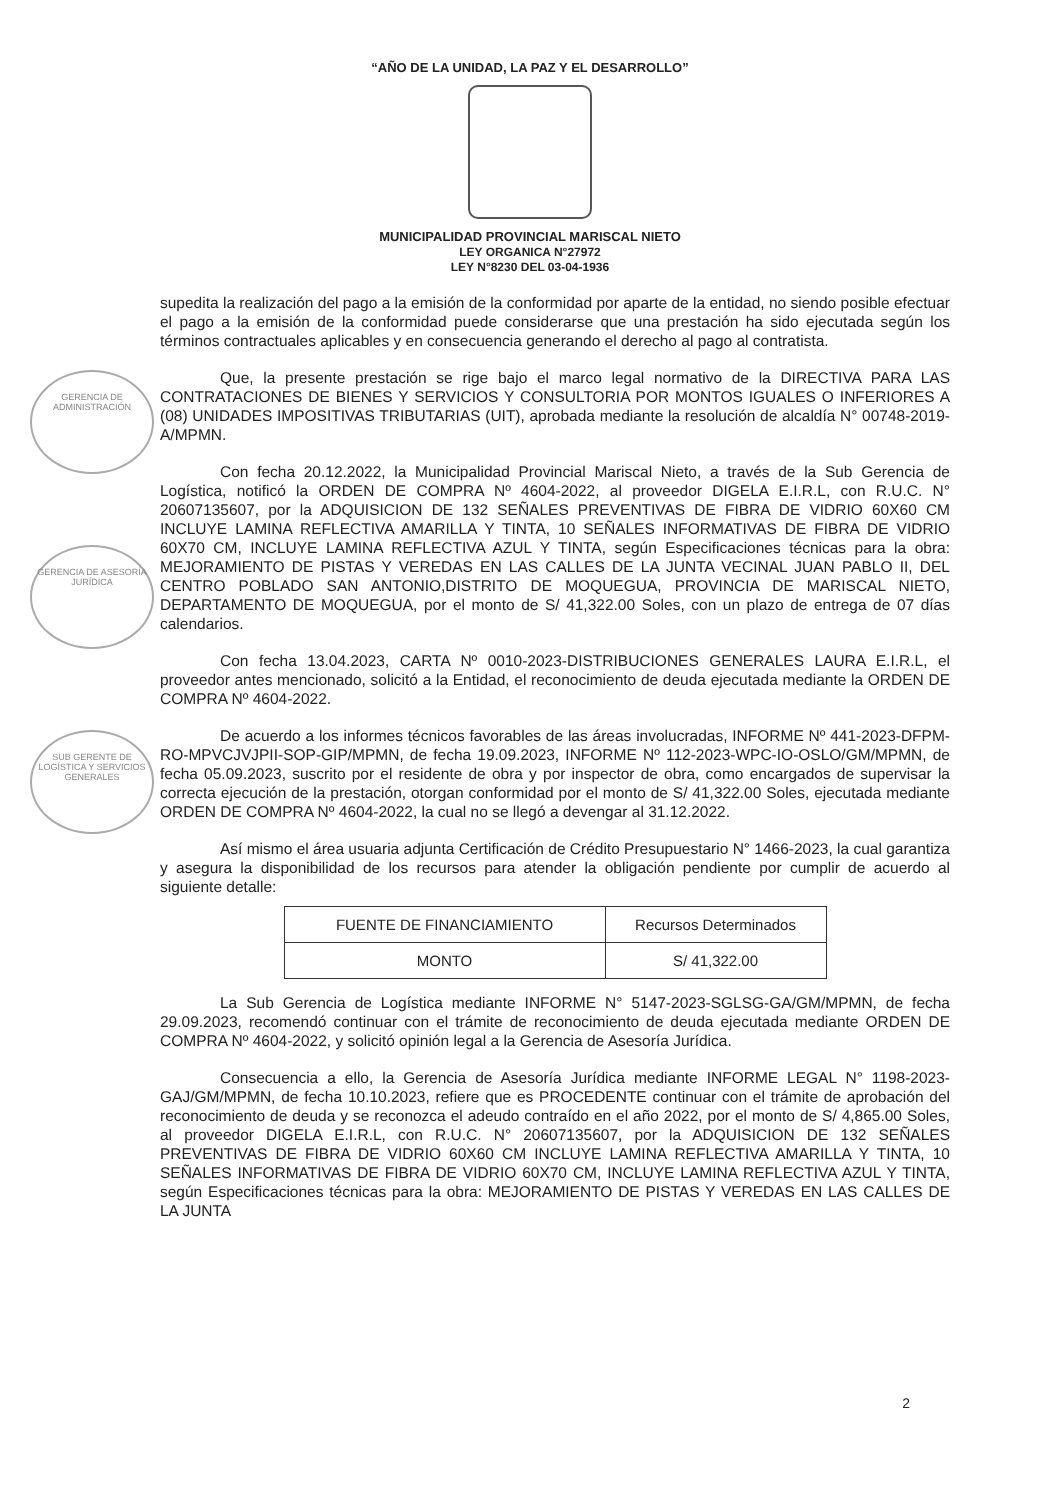“AÑO DE LA UNIDAD, LA PAZ Y EL DESARROLLO”
MUNICIPALIDAD PROVINCIAL MARISCAL NIETO
LEY ORGANICA N°27972
LEY N°8230 DEL 03-04-1936
supedita la realización del pago a la emisión de la conformidad por aparte de la entidad, no siendo posible efectuar el pago a la emisión de la conformidad puede considerarse que una prestación ha sido ejecutada según los términos contractuales aplicables y en consecuencia generando el derecho al pago al contratista.
Que, la presente prestación se rige bajo el marco legal normativo de la DIRECTIVA PARA LAS CONTRATACIONES DE BIENES Y SERVICIOS Y CONSULTORIA POR MONTOS IGUALES O INFERIORES A (08) UNIDADES IMPOSITIVAS TRIBUTARIAS (UIT), aprobada mediante la resolución de alcaldía N° 00748-2019-A/MPMN.
Con fecha 20.12.2022, la Municipalidad Provincial Mariscal Nieto, a través de la Sub Gerencia de Logística, notificó la ORDEN DE COMPRA Nº 4604-2022, al proveedor DIGELA E.I.R.L, con R.U.C. N° 20607135607, por la ADQUISICION DE 132 SEÑALES PREVENTIVAS DE FIBRA DE VIDRIO 60X60 CM INCLUYE LAMINA REFLECTIVA AMARILLA Y TINTA, 10 SEÑALES INFORMATIVAS DE FIBRA DE VIDRIO 60X70 CM, INCLUYE LAMINA REFLECTIVA AZUL Y TINTA, según Especificaciones técnicas para la obra: MEJORAMIENTO DE PISTAS Y VEREDAS EN LAS CALLES DE LA JUNTA VECINAL JUAN PABLO II, DEL CENTRO POBLADO SAN ANTONIO,DISTRITO DE MOQUEGUA, PROVINCIA DE MARISCAL NIETO, DEPARTAMENTO DE MOQUEGUA, por el monto de S/ 41,322.00 Soles, con un plazo de entrega de 07 días calendarios.
Con fecha 13.04.2023, CARTA Nº 0010-2023-DISTRIBUCIONES GENERALES LAURA E.I.R.L, el proveedor antes mencionado, solicitó a la Entidad, el reconocimiento de deuda ejecutada mediante la ORDEN DE COMPRA Nº 4604-2022.
De acuerdo a los informes técnicos favorables de las áreas involucradas, INFORME Nº 441-2023-DFPM-RO-MPVCJVJPII-SOP-GIP/MPMN, de fecha 19.09.2023, INFORME Nº 112-2023-WPC-IO-OSLO/GM/MPMN, de fecha 05.09.2023, suscrito por el residente de obra y por inspector de obra, como encargados de supervisar la correcta ejecución de la prestación, otorgan conformidad por el monto de S/ 41,322.00 Soles, ejecutada mediante ORDEN DE COMPRA Nº 4604-2022, la cual no se llegó a devengar al 31.12.2022.
Así mismo el área usuaria adjunta Certificación de Crédito Presupuestario N° 1466-2023, la cual garantiza y asegura la disponibilidad de los recursos para atender la obligación pendiente por cumplir de acuerdo al siguiente detalle:
| FUENTE DE FINANCIAMIENTO | Recursos Determinados |
| MONTO | S/ 41,322.00 |
La Sub Gerencia de Logística mediante INFORME N° 5147-2023-SGLSG-GA/GM/MPMN, de fecha 29.09.2023, recomendó continuar con el trámite de reconocimiento de deuda ejecutada mediante ORDEN DE COMPRA Nº 4604-2022, y solicitó opinión legal a la Gerencia de Asesoría Jurídica.
Consecuencia a ello, la Gerencia de Asesoría Jurídica mediante INFORME LEGAL N° 1198-2023-GAJ/GM/MPMN, de fecha 10.10.2023, refiere que es PROCEDENTE continuar con el trámite de aprobación del reconocimiento de deuda y se reconozca el adeudo contraído en el año 2022, por el monto de S/ 4,865.00 Soles, al proveedor DIGELA E.I.R.L, con R.U.C. N° 20607135607, por la ADQUISICION DE 132 SEÑALES PREVENTIVAS DE FIBRA DE VIDRIO 60X60 CM INCLUYE LAMINA REFLECTIVA AMARILLA Y TINTA, 10 SEÑALES INFORMATIVAS DE FIBRA DE VIDRIO 60X70 CM, INCLUYE LAMINA REFLECTIVA AZUL Y TINTA, según Especificaciones técnicas para la obra: MEJORAMIENTO DE PISTAS Y VEREDAS EN LAS CALLES DE LA JUNTA
GERENCIA DE ADMINISTRACIÓN
GERENCIA DE ASESORÍA JURÍDICA
SUB GERENTE DE LOGÍSTICA Y SERVICIOS GENERALES
2